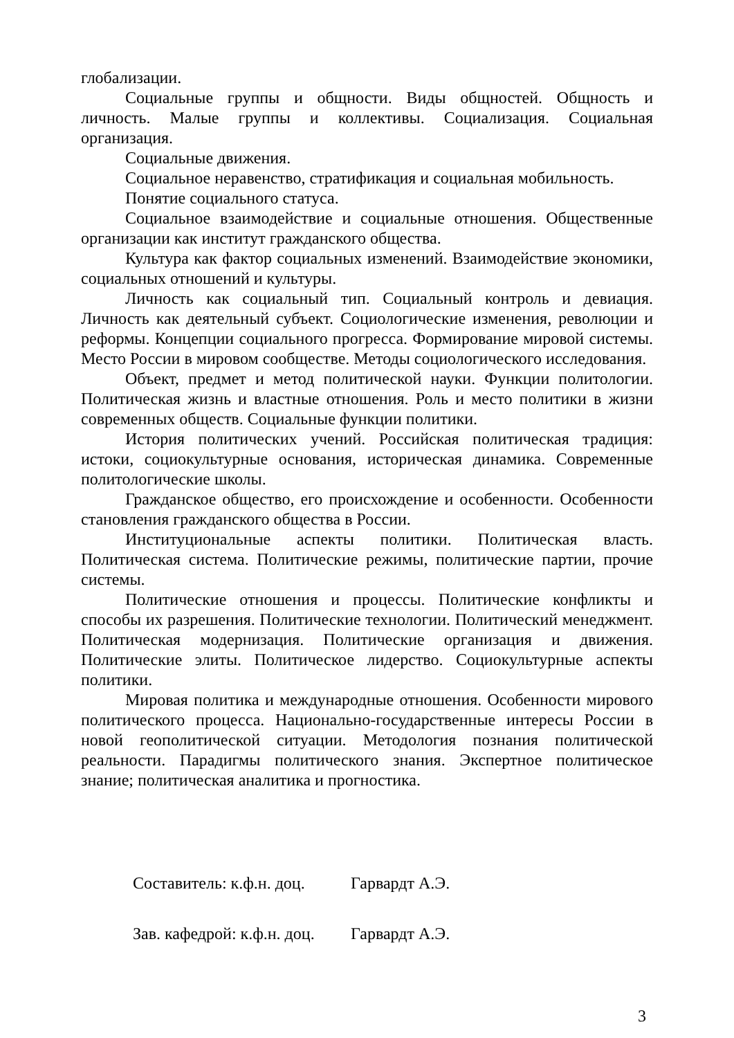глобализации.
Социальные группы и общности. Виды общностей. Общность и личность. Малые группы и коллективы. Социализация. Социальная организация.
Социальные движения.
Социальное неравенство, стратификация и социальная мобильность.
Понятие социального статуса.
Социальное взаимодействие и социальные отношения. Общественные организации как институт гражданского общества.
Культура как фактор социальных изменений. Взаимодействие экономики, социальных отношений и культуры.
Личность как социальный тип. Социальный контроль и девиация. Личность как деятельный субъект. Социологические изменения, революции и реформы. Концепции социального прогресса. Формирование мировой системы. Место России в мировом сообществе. Методы социологического исследования.
Объект, предмет и метод политической науки. Функции политологии. Политическая жизнь и властные отношения. Роль и место политики в жизни современных обществ. Социальные функции политики.
История политических учений. Российская политическая традиция: истоки, социокультурные основания, историческая динамика. Современные политологические школы.
Гражданское общество, его происхождение и особенности. Особенности становления гражданского общества в России.
Институциональные аспекты политики. Политическая власть. Политическая система. Политические режимы, политические партии, прочие системы.
Политические отношения и процессы. Политические конфликты и способы их разрешения. Политические технологии. Политический менеджмент. Политическая модернизация. Политические организация и движения. Политические элиты. Политическое лидерство. Социокультурные аспекты политики.
Мировая политика и международные отношения. Особенности мирового политического процесса. Национально-государственные интересы России в новой геополитической ситуации. Методология познания политической реальности. Парадигмы политического знания. Экспертное политическое знание; политическая аналитика и прогностика.
Составитель: к.ф.н. доц. Гарвардт А.Э.
Зав. кафедрой: к.ф.н. доц. Гарвардт А.Э.
3